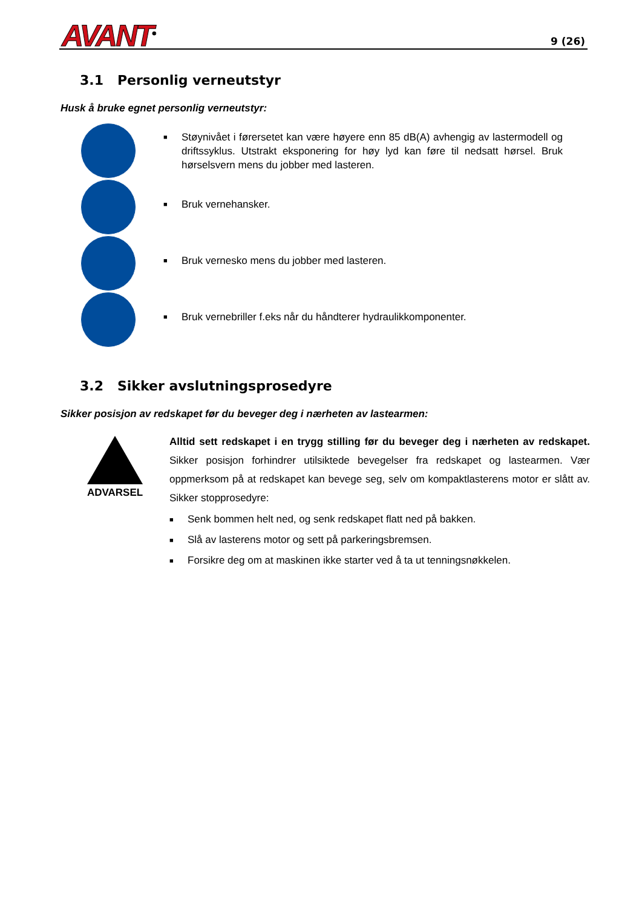AVANT<sup>®</sup> 9 (26)
3.1 Personlig verneutstyr
Husk å bruke egnet personlig verneutstyr:
■ Støynivået i førersetet kan være høyere enn 85 dB(A) avhengig av lastermodell og driftssyklus. Utstrakt eksponering for høy lyd kan føre til nedsatt hørsel. Bruk hørselsvern mens du jobber med lasteren.
■ Bruk vernehansker.
■ Bruk vernesko mens du jobber med lasteren.
■ Bruk vernebriller f.eks når du håndterer hydraulikkomponenter.
3.2 Sikker avslutningsprosedyre
Sikker posisjon av redskapet før du beveger deg i nærheten av lastearmen:
ADVARSEL
Alltid sett redskapet i en trygg stilling før du beveger deg i nærheten av redskapet. Sikker posisjon forhindrer utilsiktede bevegelser fra redskapet og lastearmen. Vær oppmerksom på at redskapet kan bevege seg, selv om kompaktlasterens motor er slått av. Sikker stopprosedyre:
■ Senk bommen helt ned, og senk redskapet flatt ned på bakken.
■ Slå av lasterens motor og sett på parkeringsbremsen.
■ Forsikre deg om at maskinen ikke starter ved å ta ut tenningsnøkkelen.